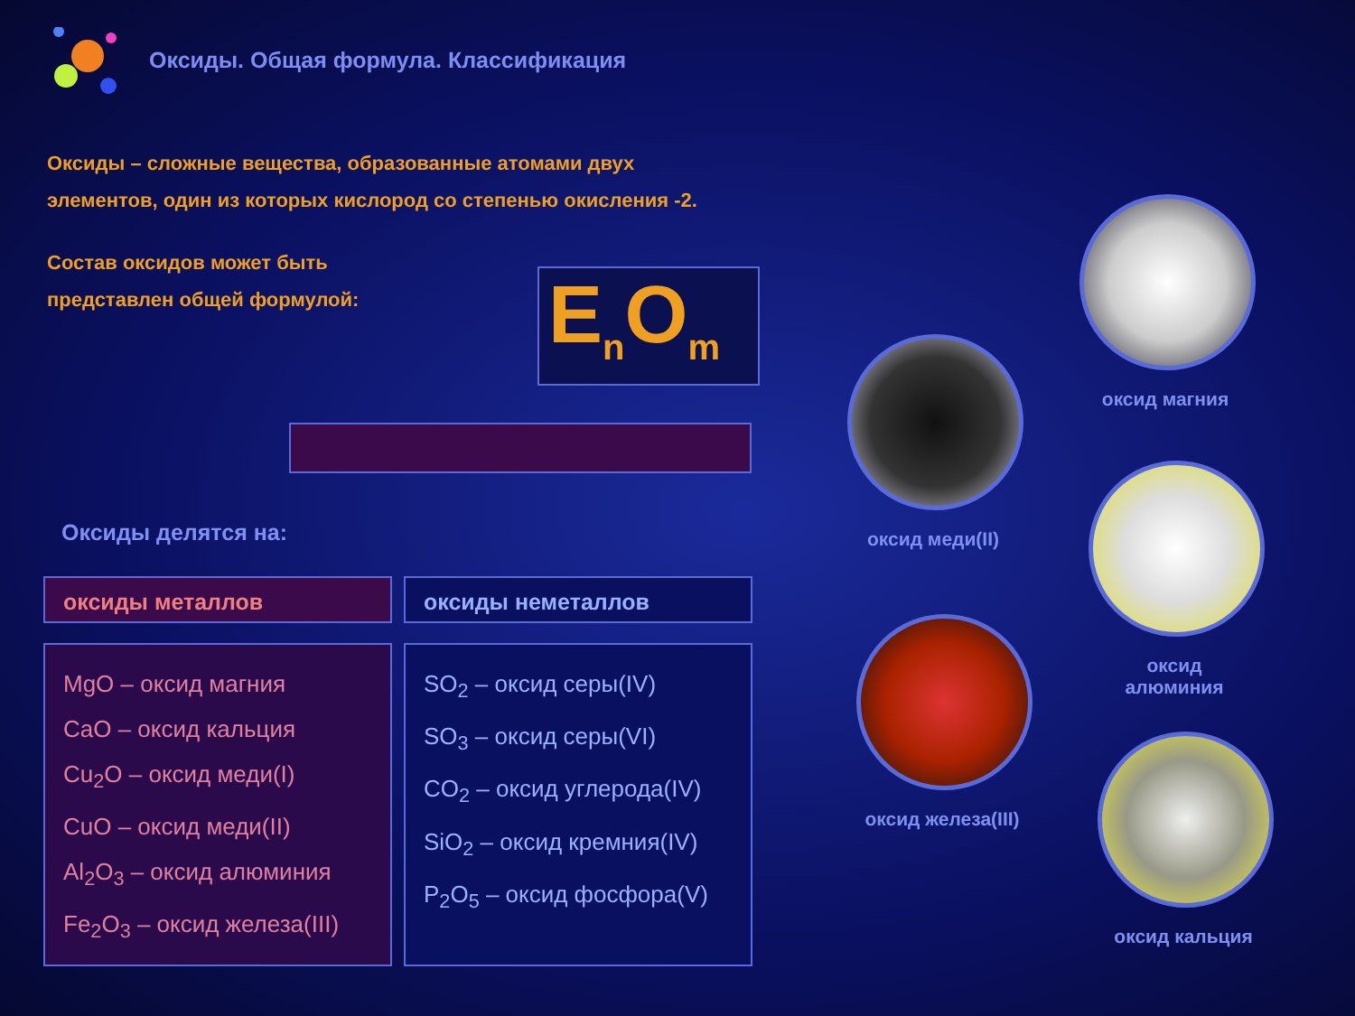Оксиды. Общая формула. Классификация
Оксиды – сложные вещества, образованные атомами двух элементов, один из которых кислород со степенью окисления -2.
Состав оксидов может быть представлен общей формулой:
E<sub>n</sub>O<sub>m</sub>
Оксиды делятся на:
оксиды металлов
MgO – оксид магния
CaO – оксид кальция
Cu<sub>2</sub>O – оксид меди(I)
CuO – оксид меди(II)
Al<sub>2</sub>O<sub>3</sub> – оксид алюминия
Fe<sub>2</sub>O<sub>3</sub> – оксид железа(III)
оксиды неметаллов
SO<sub>2</sub> – оксид серы(IV)
SO<sub>3</sub> – оксид серы(VI)
CO<sub>2</sub> – оксид углерода(IV)
SiO<sub>2</sub> – оксид кремния(IV)
P<sub>2</sub>O<sub>5</sub> – оксид фосфора(V)
оксид магния
оксид меди(II)
оксид
алюминия
оксид железа(III)
оксид кальция